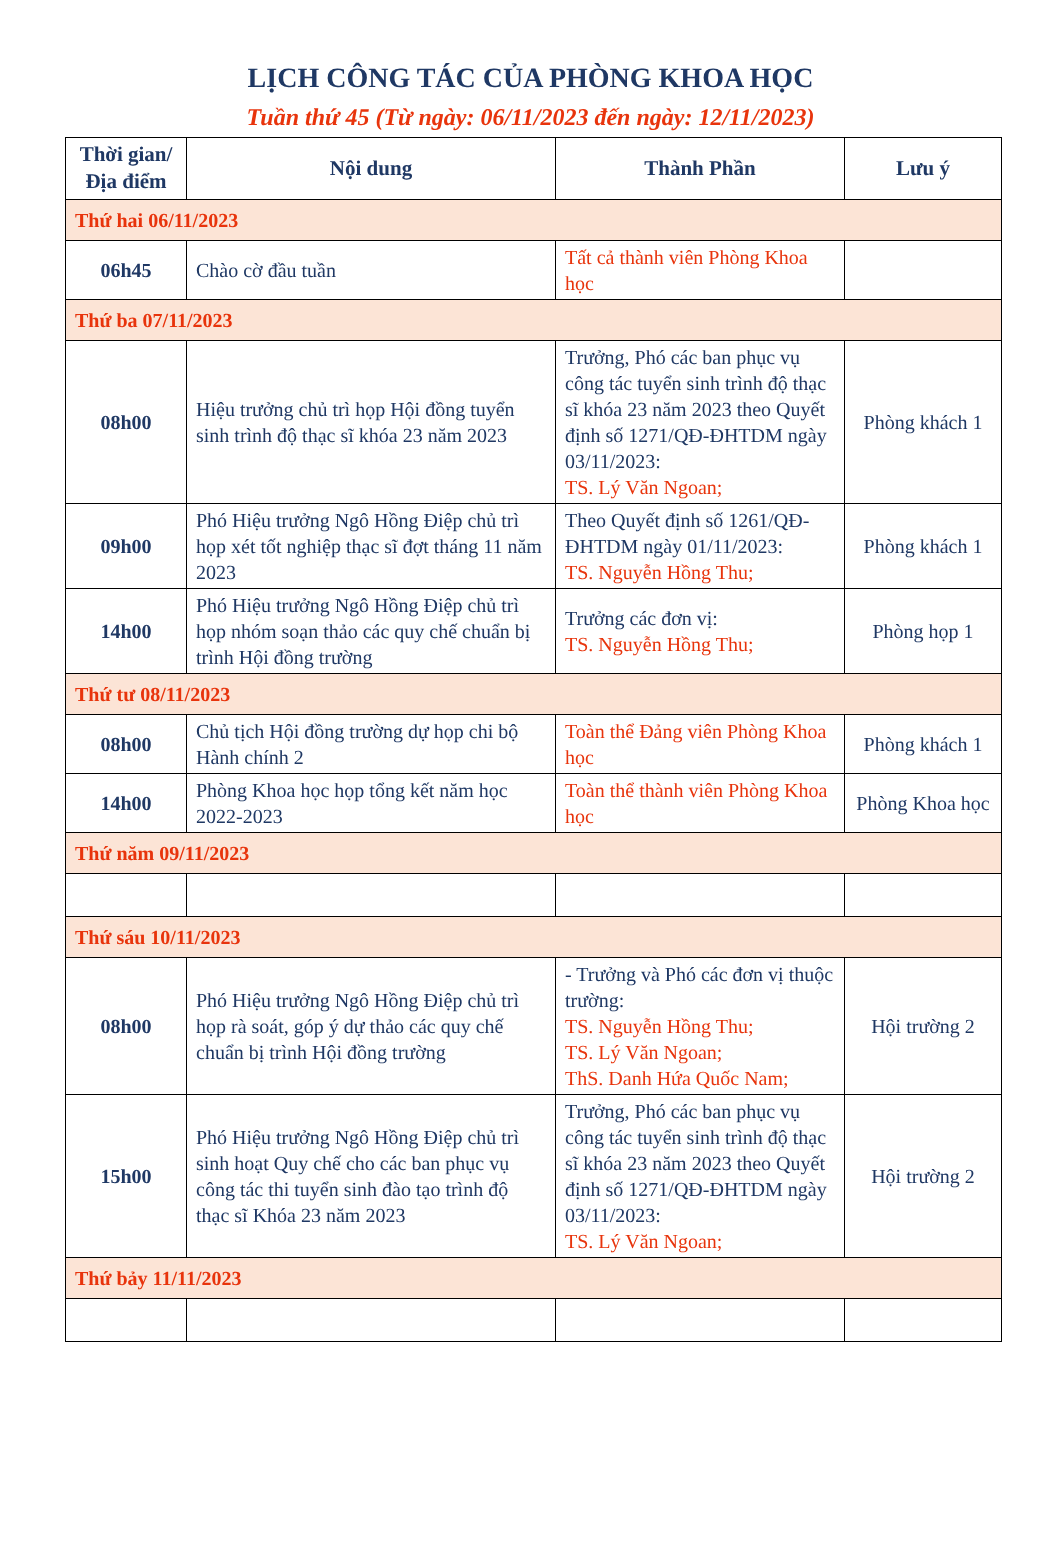LỊCH CÔNG TÁC CỦA PHÒNG KHOA HỌC
Tuần thứ 45 (Từ ngày: 06/11/2023 đến ngày: 12/11/2023)
| Thời gian/ Địa điểm | Nội dung | Thành Phần | Lưu ý |
| --- | --- | --- | --- |
| Thứ hai 06/11/2023 | | | |
| 06h45 | Chào cờ đầu tuần | Tất cả thành viên Phòng Khoa học | |
| Thứ ba 07/11/2023 | | | |
| 08h00 | Hiệu trưởng chủ trì họp Hội đồng tuyển sinh trình độ thạc sĩ khóa 23 năm 2023 | Trưởng, Phó các ban phục vụ công tác tuyển sinh trình độ thạc sĩ khóa 23 năm 2023 theo Quyết định số 1271/QĐ-ĐHTDM ngày 03/11/2023: TS. Lý Văn Ngoan; | Phòng khách 1 |
| 09h00 | Phó Hiệu trưởng Ngô Hồng Điệp chủ trì họp xét tốt nghiệp thạc sĩ đợt tháng 11 năm 2023 | Theo Quyết định số 1261/QĐ-ĐHTDM ngày 01/11/2023: TS. Nguyễn Hồng Thu; | Phòng khách 1 |
| 14h00 | Phó Hiệu trưởng Ngô Hồng Điệp chủ trì họp nhóm soạn thảo các quy chế chuẩn bị trình Hội đồng trường | Trưởng các đơn vị: TS. Nguyễn Hồng Thu; | Phòng họp 1 |
| Thứ tư 08/11/2023 | | | |
| 08h00 | Chủ tịch Hội đồng trường dự họp chi bộ Hành chính 2 | Toàn thể Đảng viên Phòng Khoa học | Phòng khách 1 |
| 14h00 | Phòng Khoa học họp tổng kết năm học 2022-2023 | Toàn thể thành viên Phòng Khoa học | Phòng Khoa học |
| Thứ năm 09/11/2023 | | | |
| Thứ sáu 10/11/2023 | | | |
| 08h00 | Phó Hiệu trưởng Ngô Hồng Điệp chủ trì họp rà soát, góp ý dự thảo các quy chế chuẩn bị trình Hội đồng trường | - Trưởng và Phó các đơn vị thuộc trường: TS. Nguyễn Hồng Thu; TS. Lý Văn Ngoan; ThS. Danh Hứa Quốc Nam; | Hội trường 2 |
| 15h00 | Phó Hiệu trưởng Ngô Hồng Điệp chủ trì sinh hoạt Quy chế cho các ban phục vụ công tác thi tuyển sinh đào tạo trình độ thạc sĩ Khóa 23 năm 2023 | Trưởng, Phó các ban phục vụ công tác tuyển sinh trình độ thạc sĩ khóa 23 năm 2023 theo Quyết định số 1271/QĐ-ĐHTDM ngày 03/11/2023: TS. Lý Văn Ngoan; | Hội trường 2 |
| Thứ bảy 11/11/2023 | | | |